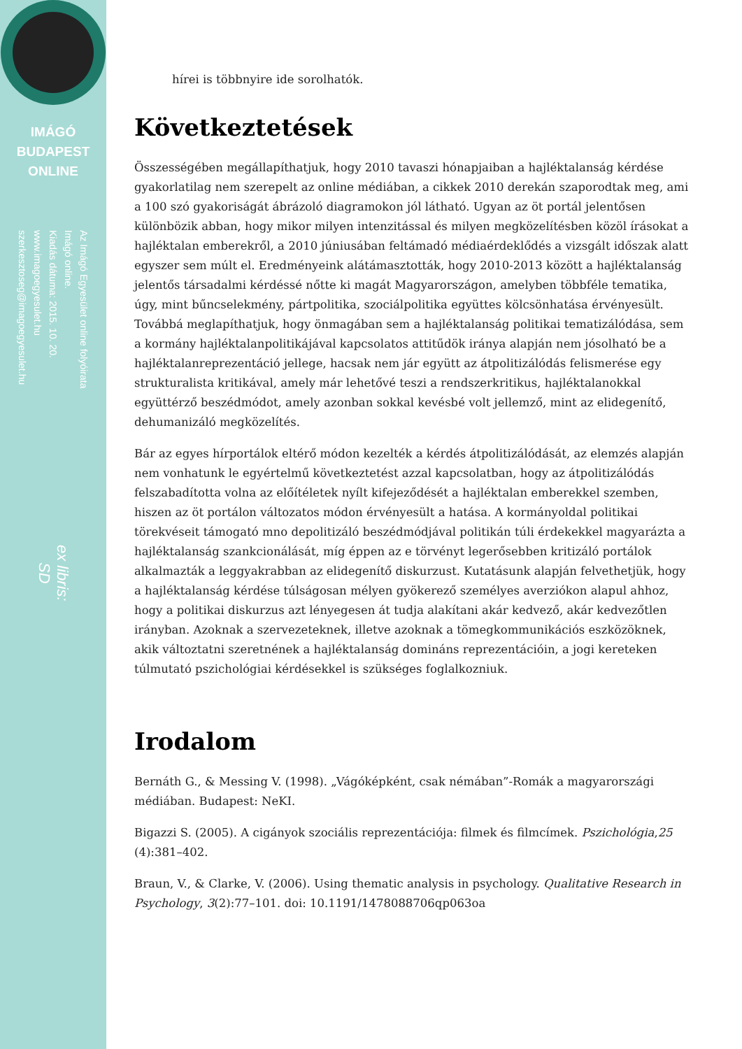IMÁGÓ
BUDAPEST
ONLINE
Az Imágó Egyesület online folyóirata
Imágó online.
Kiadás dátuma: 2015. 10. 20.
www.imagoegyesulet.hu
szerkesztoseg@imagoegyesulet.hu
ex libris:
SD
hírei is többnyire ide sorolhatók.
Következtetések
Összességében megállapíthatjuk, hogy 2010 tavaszi hónapjaiban a hajléktalanság kérdése gyakorlatilag nem szerepelt az online médiában, a cikkek 2010 derekán szaporodtak meg, ami a 100 szó gyakoriságát ábrázoló diagramokon jól látható. Ugyan az öt portál jelentősen különbözik abban, hogy mikor milyen intenzitással és milyen megközelítésben közöl írásokat a hajléktalan emberekről, a 2010 júniusában feltámadó médiaérdeklődés a vizsgált időszak alatt egyszer sem múlt el. Eredményeink alátámasztották, hogy 2010-2013 között a hajléktalanság jelentős társadalmi kérdéssé nőtte ki magát Magyarországon, amelyben többféle tematika, úgy, mint bűncselekmény, pártpolitika, szociálpolitika együttes kölcsönhatása érvényesült. Továbbá meglapíthatjuk, hogy önmagában sem a hajléktalanság politikai tematizálódása, sem a kormány hajléktalanpolitikájával kapcsolatos attitűdök iránya alapján nem jósolható be a hajléktalanreprezentáció jellege, hacsak nem jár együtt az átpolitizálódás felismerése egy strukturalista kritikával, amely már lehetővé teszi a rendszerkritikus, hajléktalanokkal együttérző beszédmódot, amely azonban sokkal kevésbé volt jellemző, mint az elidegenítő, dehumanizáló megközelítés.
Bár az egyes hírportálok eltérő módon kezelték a kérdés átpolitizálódását, az elemzés alapján nem vonhatunk le egyértelmű következtetést azzal kapcsolatban, hogy az átpolitizálódás felszabadította volna az előítéletek nyílt kifejeződését a hajléktalan emberekkel szemben, hiszen az öt portálon változatos módon érvényesült a hatása. A kormányoldal politikai törekvéseit támogató mno depolitizáló beszédmódjával politikán túli érdekekkel magyarázta a hajléktalanság szankcionálását, míg éppen az e törvényt legerősebben kritizáló portálok alkalmazták a leggyakrabban az elidegenítő diskurzust. Kutatásunk alapján felvethetjük, hogy a hajléktalanság kérdése túlságosan mélyen gyökerező személyes averziókon alapul ahhoz, hogy a politikai diskurzus azt lényegesen át tudja alakítani akár kedvező, akár kedvezőtlen irányban. Azoknak a szervezeteknek, illetve azoknak a tömegkommunikációs eszközöknek, akik változtatni szeretnének a hajléktalanság domináns reprezentációin, a jogi kereteken túlmutató pszichológiai kérdésekkel is szükséges foglalkozniuk.
Irodalom
Bernáth G., & Messing V. (1998). „Vágóképként, csak némában”-Romák a magyarországi médiában. Budapest: NeKI.
Bigazzi S. (2005). A cigányok szociális reprezentációja: filmek és filmcímek. Pszichológia,25 (4):381–402.
Braun, V., & Clarke, V. (2006). Using thematic analysis in psychology. Qualitative Research in Psychology, 3(2):77–101. doi: 10.1191/1478088706qp063oa